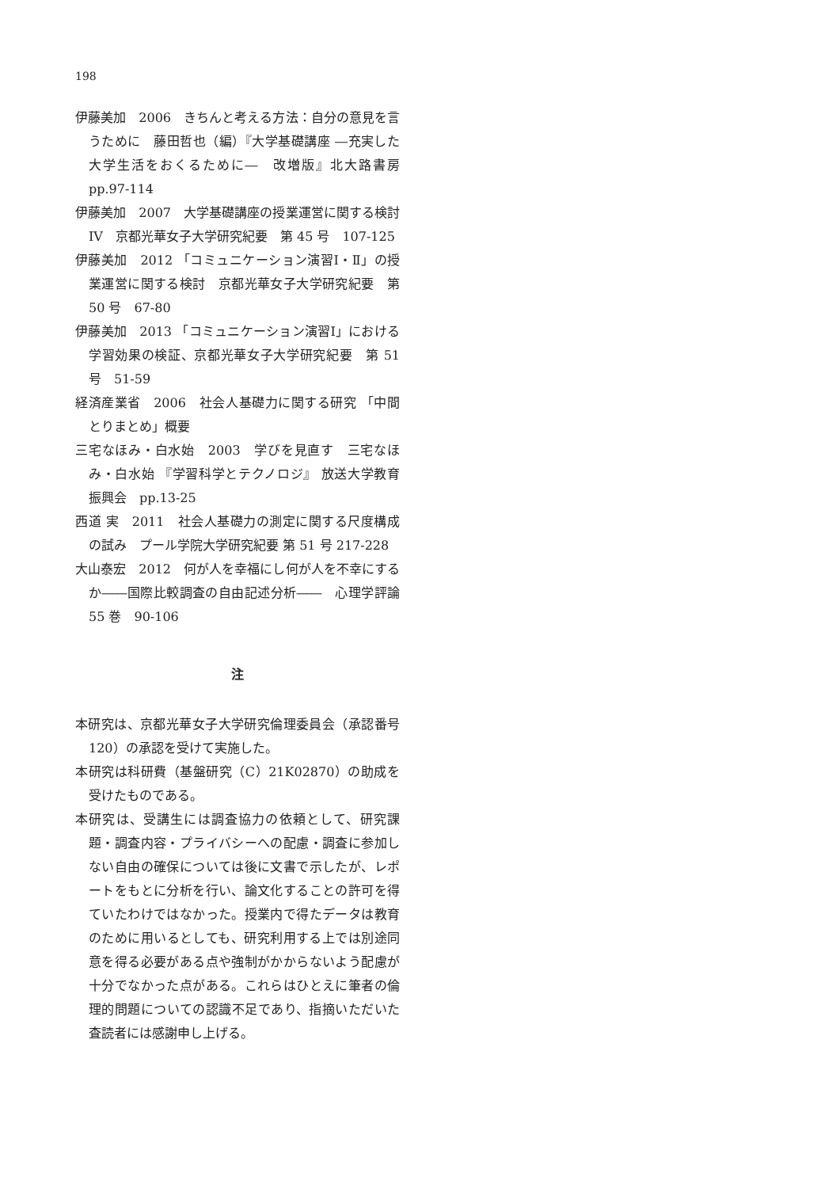198
伊藤美加　2006　きちんと考える方法：自分の意見を言うために　藤田哲也（編）『大学基礎講座 ―充実した大学生活をおくるために―　改増版』北大路書房　pp.97-114
伊藤美加　2007　大学基礎講座の授業運営に関する検討 IV　京都光華女子大学研究紀要　第 45 号　107-125
伊藤美加　2012 「コミュニケーション演習Ⅰ・Ⅱ」の授業運営に関する検討　京都光華女子大学研究紀要　第 50 号　67-80
伊藤美加　2013 「コミュニケーション演習Ⅰ」における学習効果の検証、京都光華女子大学研究紀要　第 51 号　51-59
経済産業省　2006　社会人基礎力に関する研究 「中間とりまとめ」概要
三宅なほみ・白水始　2003　学びを見直す　三宅なほみ・白水始 『学習科学とテクノロジ』 放送大学教育振興会　pp.13-25
西道 実　2011　社会人基礎力の測定に関する尺度構成の試み　プール学院大学研究紀要 第 51 号 217-228
大山泰宏　2012　何が人を幸福にし何が人を不幸にするか――国際比較調査の自由記述分析――　心理学評論　55 巻　90-106
注
本研究は、京都光華女子大学研究倫理委員会（承認番号 120）の承認を受けて実施した。
本研究は科研費（基盤研究（C）21K02870）の助成を受けたものである。
本研究は、受講生には調査協力の依頼として、研究課題・調査内容・プライバシーへの配慮・調査に参加しない自由の確保については後に文書で示したが、レポートをもとに分析を行い、論文化することの許可を得ていたわけではなかった。授業内で得たデータは教育のために用いるとしても、研究利用する上では別途同意を得る必要がある点や強制がかからないよう配慮が十分でなかった点がある。これらはひとえに筆者の倫理的問題についての認識不足であり、指摘いただいた査読者には感謝申し上げる。